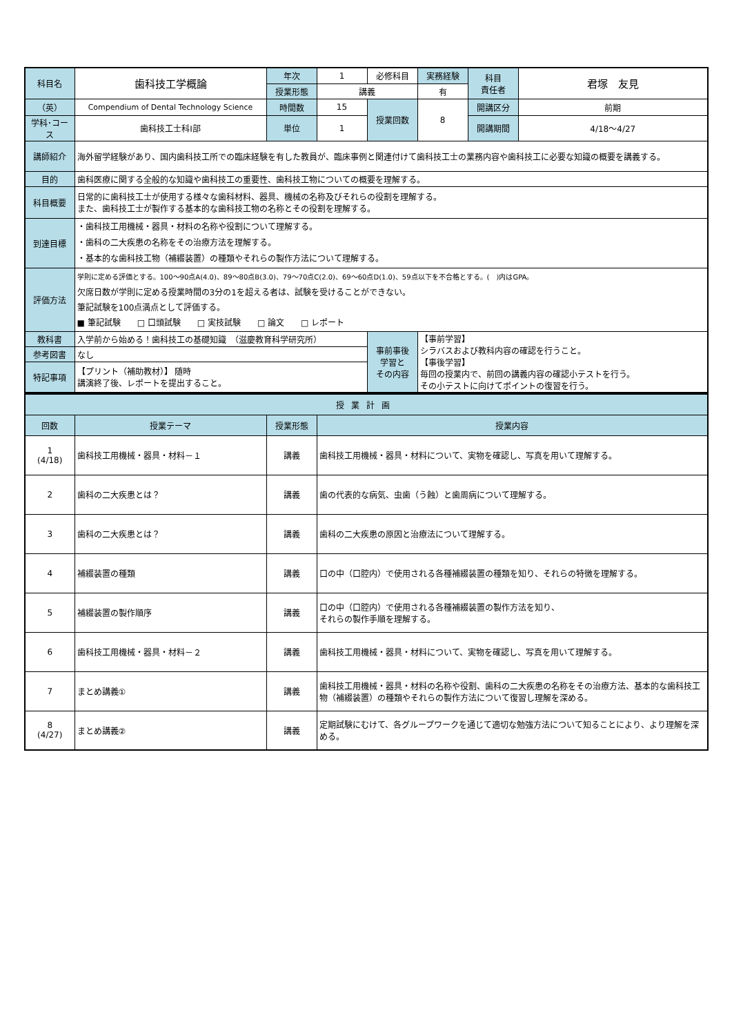| 科目名 | 歯科技工学概論 | 年次 | 1 | 必修科目 | 実務経験 | 科目 責任者 | 君塚 友見 |
| | | 授業形態 | 講義 | | 有 | | |
| （英） | Compendium of Dental Technology Science | 時間数 | 15 | 授業回数 | 8 | 開講区分 | 前期 |
| 学科･コース | 歯科技工士科Ⅰ部 | 単位 | 1 | | | 開講期間 | 4/18～4/27 |
| 講師紹介 | 海外留学経験があり、国内歯科技工所での臨床経験を有した教員が、臨床事例と関連付けて歯科技工士の業務内容や歯科技工に必要な知識の概要を講義する。 | | | | | | |
| 目的 | 歯科医療に関する全般的な知識や歯科技工の重要性、歯科技工物についての概要を理解する。 | | | | | | |
| 科目概要 | 日常的に歯科技工士が使用する様々な歯科材料、器具、機械の名称及びそれらの役割を理解する。 また、歯科技工士が製作する基本的な歯科技工物の名称とその役割を理解する。 | | | | | | |
| 到達目標 | ・歯科技工用機械・器具・材料の名称や役割について理解する。 ・歯科の二大疾患の名称をその治療方法を理解する。 ・基本的な歯科技工物（補綴装置）の種類やそれらの製作方法について理解する。 | | | | | | |
| 評価方法 | 学則に定める評価とする。100～90点A(4.0)、89～80点B(3.0)、79～70点C(2.0)、69～60点D(1.0)、59点以下を不合格とする。( )内はGPA。 欠席日数が学則に定める授業時間の3分の1を超える者は、試験を受けることができない。 筆記試験を100点満点として評価する。 ■ 筆記試験 □ 口頭試験 □ 実技試験 □ 論文 □ レポート | | | | | | |
| 教科書 | 入学前から始める！歯科技工の基礎知識 （滋慶教育科学研究所） | | | 事前事後 学習と その内容 | 【事前学習】 シラバスおよび教科内容の確認を行うこと。 【事後学習】 毎回の授業内で、前回の講義内容の確認小テストを行う。 その小テストに向けてポイントの復習を行う。 | | |
| 参考図書 | なし | | | | | | |
| 特記事項 | 【プリント（補助教材）】 随時 講演終了後、レポートを提出すること。 | | | | | | |
| 授業計画 | | | |
| --- | --- | --- | --- |
| 回数 | 授業テーマ | 授業形態 | 授業内容 |
| 1 (4/18) | 歯科技工用機械・器具・材料－１ | 講義 | 歯科技工用機械・器具・材料について、実物を確認し、写真を用いて理解する。 |
| 2 | 歯科の二大疾患とは？ | 講義 | 歯の代表的な病気、虫歯（う蝕）と歯周病について理解する。 |
| 3 | 歯科の二大疾患とは？ | 講義 | 歯科の二大疾患の原因と治療法について理解する。 |
| 4 | 補綴装置の種類 | 講義 | 口の中（口腔内）で使用される各種補綴装置の種類を知り、それらの特徴を理解する。 |
| 5 | 補綴装置の製作順序 | 講義 | 口の中（口腔内）で使用される各種補綴装置の製作方法を知り、 それらの製作手順を理解する。 |
| 6 | 歯科技工用機械・器具・材料－２ | 講義 | 歯科技工用機械・器具・材料について、実物を確認し、写真を用いて理解する。 |
| 7 | まとめ講義① | 講義 | 歯科技工用機械・器具・材料の名称や役割、歯科の二大疾患の名称をその治療方法、基本的な歯科技工物（補綴装置）の種類やそれらの製作方法について復習し理解を深める。 |
| 8 (4/27) | まとめ講義② | 講義 | 定期試験にむけて、各グループワークを通じて適切な勉強方法について知ることにより、より理解を深める。 |